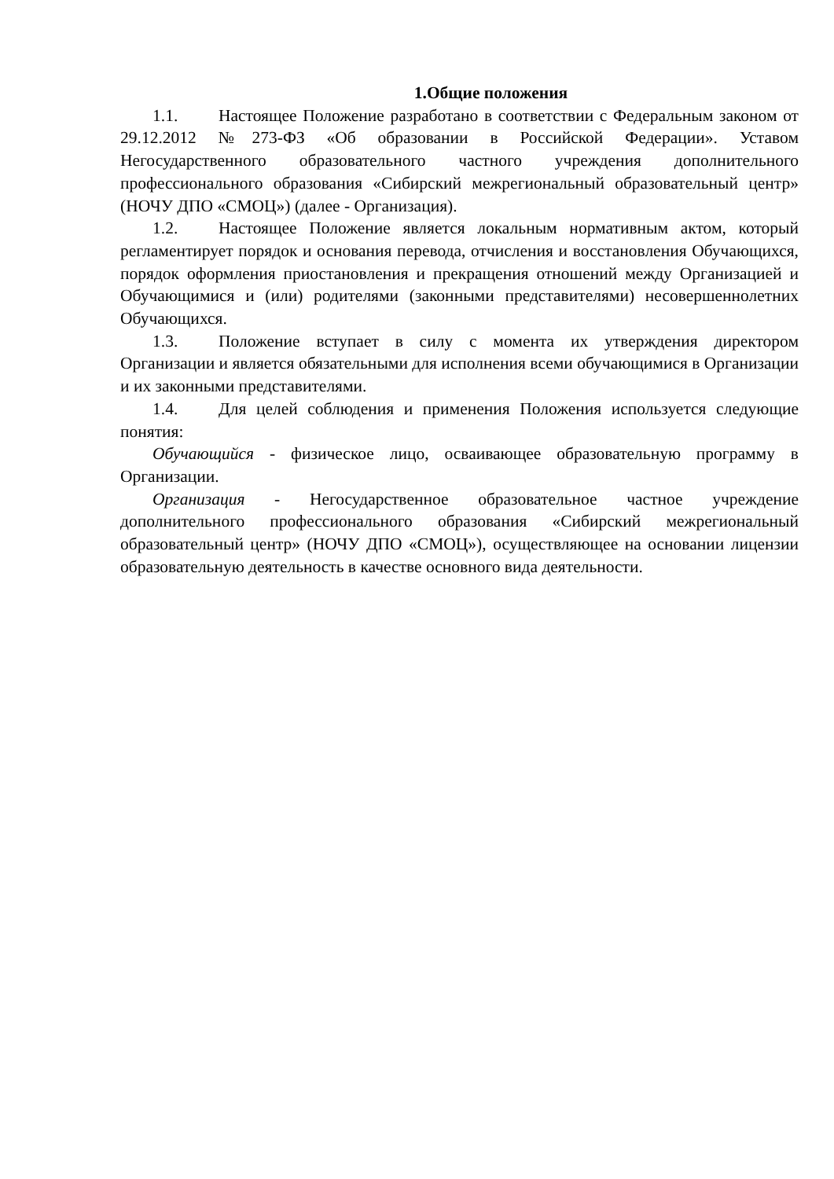1.Общие положения
1.1. Настоящее Положение разработано в соответствии с Федеральным законом от 29.12.2012 №273-ФЗ «Об образовании в Российской Федерации». Уставом Негосударственного образовательного частного учреждения дополнительного профессионального образования «Сибирский межрегиональный образовательный центр» (НОЧУ ДПО «СМОЦ») (далее - Организация).
1.2. Настоящее Положение является локальным нормативным актом, который регламентирует порядок и основания перевода, отчисления и восстановления Обучающихся, порядок оформления приостановления и прекращения отношений между Организацией и Обучающимися и (или) родителями (законными представителями) несовершеннолетних Обучающихся.
1.3. Положение вступает в силу с момента их утверждения директором Организации и является обязательными для исполнения всеми обучающимися в Организации и их законными представителями.
1.4. Для целей соблюдения и применения Положения используется следующие понятия:
Обучающийся - физическое лицо, осваивающее образовательную программу в Организации.
Организация - Негосударственное образовательное частное учреждение дополнительного профессионального образования «Сибирский межрегиональный образовательный центр» (НОЧУ ДПО «СМОЦ»), осуществляющее на основании лицензии образовательную деятельность в качестве основного вида деятельности.